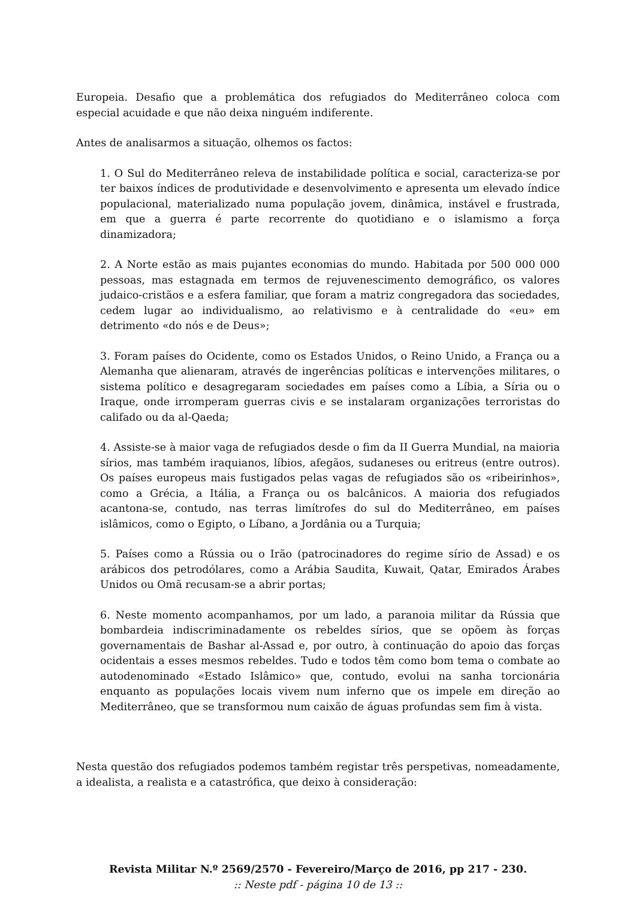Europeia. Desafio que a problemática dos refugiados do Mediterrâneo coloca com especial acuidade e que não deixa ninguém indiferente.
Antes de analisarmos a situação, olhemos os factos:
1. O Sul do Mediterrâneo releva de instabilidade política e social, caracteriza-se por ter baixos índices de produtividade e desenvolvimento e apresenta um elevado índice populacional, materializado numa população jovem, dinâmica, instável e frustrada, em que a guerra é parte recorrente do quotidiano e o islamismo a força dinamizadora;
2. A Norte estão as mais pujantes economias do mundo. Habitada por 500 000 000 pessoas, mas estagnada em termos de rejuvenescimento demográfico, os valores judaico-cristãos e a esfera familiar, que foram a matriz congregadora das sociedades, cedem lugar ao individualismo, ao relativismo e à centralidade do «eu» em detrimento «do nós e de Deus»;
3. Foram países do Ocidente, como os Estados Unidos, o Reino Unido, a França ou a Alemanha que alienaram, através de ingerências políticas e intervenções militares, o sistema político e desagregaram sociedades em países como a Líbia, a Síria ou o Iraque, onde irromperam guerras civis e se instalaram organizações terroristas do califado ou da al-Qaeda;
4. Assiste-se à maior vaga de refugiados desde o fim da II Guerra Mundial, na maioria sírios, mas também iraquianos, líbios, afegãos, sudaneses ou eritreus (entre outros). Os países europeus mais fustigados pelas vagas de refugiados são os «ribeirinhos», como a Grécia, a Itália, a França ou os balcânicos. A maioria dos refugiados acantona-se, contudo, nas terras limítrofes do sul do Mediterrâneo, em países islâmicos, como o Egipto, o Líbano, a Jordânia ou a Turquia;
5. Países como a Rússia ou o Irão (patrocinadores do regime sírio de Assad) e os arábicos dos petrodólares, como a Arábia Saudita, Kuwait, Qatar, Emirados Árabes Unidos ou Omã recusam-se a abrir portas;
6. Neste momento acompanhamos, por um lado, a paranoia militar da Rússia que bombardeia indiscriminadamente os rebeldes sírios, que se opõem às forças governamentais de Bashar al-Assad e, por outro, à continuação do apoio das forças ocidentais a esses mesmos rebeldes. Tudo e todos têm como bom tema o combate ao autodenominado «Estado Islâmico» que, contudo, evolui na sanha torcionária enquanto as populações locais vivem num inferno que os impele em direção ao Mediterrâneo, que se transformou num caixão de águas profundas sem fim à vista.
Nesta questão dos refugiados podemos também registar três perspetivas, nomeadamente, a idealista, a realista e a catastrófica, que deixo à consideração:
Revista Militar N.º 2569/2570 - Fevereiro/Março de 2016, pp 217 - 230.:: Neste pdf - página 10 de 13 ::